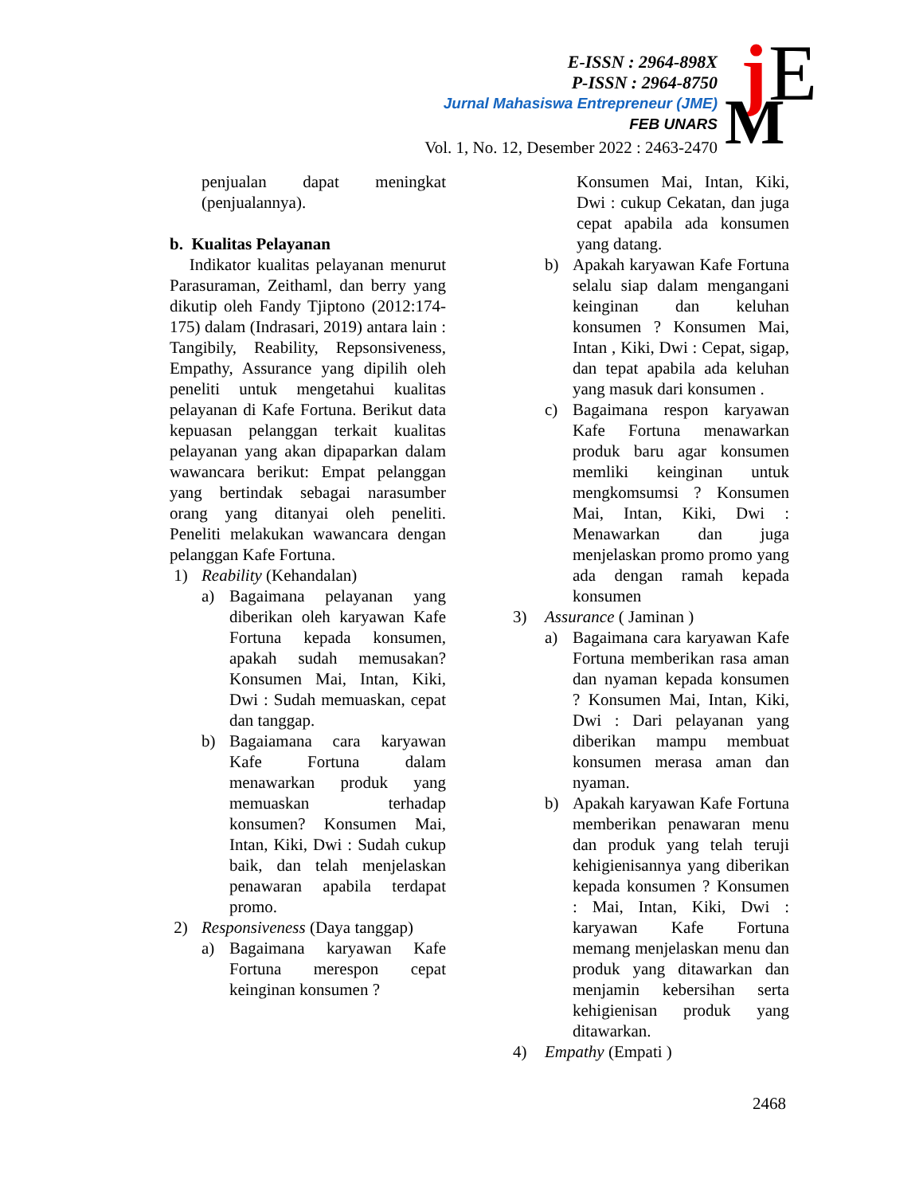E-ISSN : 2964-898X
P-ISSN : 2964-8750
Jurnal Mahasiswa Entrepreneur (JME)
FEB UNARS
Vol. 1, No. 12, Desember 2022 : 2463-2470
j
E
M
penjualan dapat meningkat (penjualannya).
b. Kualitas Pelayanan
Indikator kualitas pelayanan menurut Parasuraman, Zeithaml, dan berry yang dikutip oleh Fandy Tjiptono (2012:174-175) dalam (Indrasari, 2019) antara lain : Tangibily, Reability, Repsonsiveness, Empathy, Assurance yang dipilih oleh peneliti untuk mengetahui kualitas pelayanan di Kafe Fortuna. Berikut data kepuasan pelanggan terkait kualitas pelayanan yang akan dipaparkan dalam wawancara berikut: Empat pelanggan yang bertindak sebagai narasumber orang yang ditanyai oleh peneliti. Peneliti melakukan wawancara dengan pelanggan Kafe Fortuna.
1) Reability (Kehandalan)
a) Bagaimana pelayanan yang diberikan oleh karyawan Kafe Fortuna kepada konsumen, apakah sudah memusakan? Konsumen Mai, Intan, Kiki, Dwi : Sudah memuaskan, cepat dan tanggap.
b) Bagaiamana cara karyawan Kafe Fortuna dalam menawarkan produk yang memuaskan terhadap konsumen? Konsumen Mai, Intan, Kiki, Dwi : Sudah cukup baik, dan telah menjelaskan penawaran apabila terdapat promo.
2) Responsiveness (Daya tanggap)
a) Bagaimana karyawan Kafe Fortuna merespon cepat keinginan konsumen ?
Konsumen Mai, Intan, Kiki, Dwi : cukup Cekatan, dan juga cepat apabila ada konsumen yang datang.
b) Apakah karyawan Kafe Fortuna selalu siap dalam mengangani keinginan dan keluhan konsumen ? Konsumen Mai, Intan , Kiki, Dwi : Cepat, sigap, dan tepat apabila ada keluhan yang masuk dari konsumen .
c) Bagaimana respon karyawan Kafe Fortuna menawarkan produk baru agar konsumen memliki keinginan untuk mengkomsumsi ? Konsumen Mai, Intan, Kiki, Dwi : Menawarkan dan juga menjelaskan promo promo yang ada dengan ramah kepada konsumen
3) Assurance ( Jaminan )
a) Bagaimana cara karyawan Kafe Fortuna memberikan rasa aman dan nyaman kepada konsumen ? Konsumen Mai, Intan, Kiki, Dwi : Dari pelayanan yang diberikan mampu membuat konsumen merasa aman dan nyaman.
b) Apakah karyawan Kafe Fortuna memberikan penawaran menu dan produk yang telah teruji kehigienisannya yang diberikan kepada konsumen ? Konsumen : Mai, Intan, Kiki, Dwi : karyawan Kafe Fortuna memang menjelaskan menu dan produk yang ditawarkan dan menjamin kebersihan serta kehigienisan produk yang ditawarkan.
4) Empathy (Empati )
2468